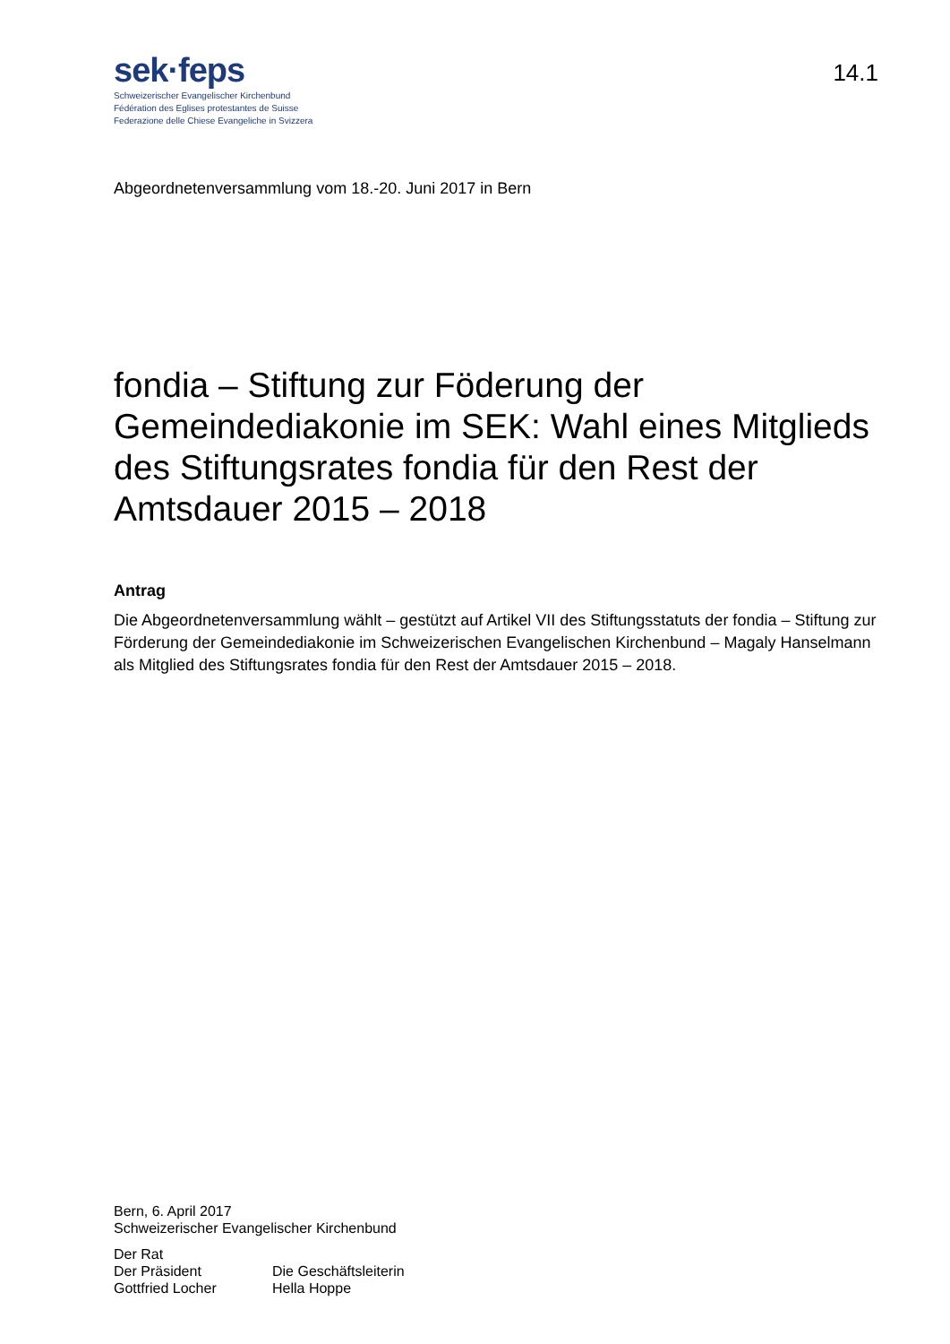sek·feps
Schweizerischer Evangelischer Kirchenbund
Fédération des Eglises protestantes de Suisse
Federazione delle Chiese Evangeliche in Svizzera
14.1
Abgeordnetenversammlung vom 18.-20. Juni 2017 in Bern
fondia – Stiftung zur Föderung der Gemeindediakonie im SEK: Wahl eines Mitglieds des Stiftungsrates fondia für den Rest der Amtsdauer 2015 – 2018
Antrag
Die Abgeordnetenversammlung wählt – gestützt auf Artikel VII des Stiftungsstatuts der fondia – Stiftung zur Förderung der Gemeindediakonie im Schweizerischen Evangelischen Kirchenbund – Magaly Hanselmann als Mitglied des Stiftungsrates fondia für den Rest der Amtsdauer 2015 – 2018.
Bern, 6. April 2017
Schweizerischer Evangelischer Kirchenbund
Der Rat
Der Präsident Die Geschäftsleiterin
Gottfried Locher Hella Hoppe